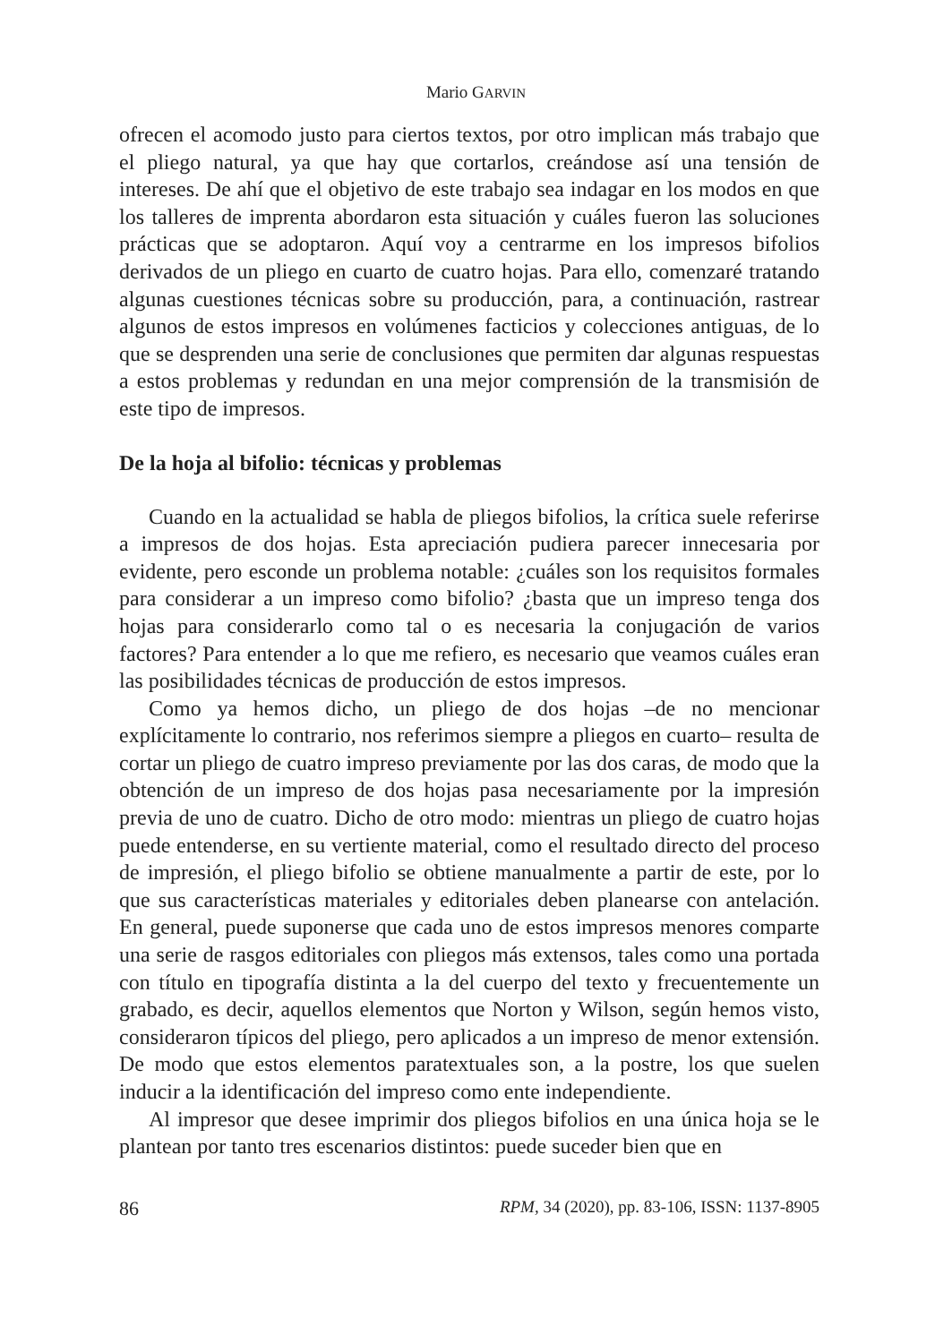Mario GARVIN
ofrecen el acomodo justo para ciertos textos, por otro implican más trabajo que el pliego natural, ya que hay que cortarlos, creándose así una tensión de intereses. De ahí que el objetivo de este trabajo sea indagar en los modos en que los talleres de imprenta abordaron esta situación y cuáles fueron las soluciones prácticas que se adoptaron. Aquí voy a centrarme en los impresos bifolios derivados de un pliego en cuarto de cuatro hojas. Para ello, comenzaré tratando algunas cuestiones técnicas sobre su producción, para, a continuación, rastrear algunos de estos impresos en volúmenes facticios y colecciones antiguas, de lo que se desprenden una serie de conclusiones que permiten dar algunas respuestas a estos problemas y redundan en una mejor comprensión de la transmisión de este tipo de impresos.
De la hoja al bifolio: técnicas y problemas
Cuando en la actualidad se habla de pliegos bifolios, la crítica suele referirse a impresos de dos hojas. Esta apreciación pudiera parecer innecesaria por evidente, pero esconde un problema notable: ¿cuáles son los requisitos formales para considerar a un impreso como bifolio? ¿basta que un impreso tenga dos hojas para considerarlo como tal o es necesaria la conjugación de varios factores? Para entender a lo que me refiero, es necesario que veamos cuáles eran las posibilidades técnicas de producción de estos impresos.
Como ya hemos dicho, un pliego de dos hojas –de no mencionar explícitamente lo contrario, nos referimos siempre a pliegos en cuarto– resulta de cortar un pliego de cuatro impreso previamente por las dos caras, de modo que la obtención de un impreso de dos hojas pasa necesariamente por la impresión previa de uno de cuatro. Dicho de otro modo: mientras un pliego de cuatro hojas puede entenderse, en su vertiente material, como el resultado directo del proceso de impresión, el pliego bifolio se obtiene manualmente a partir de este, por lo que sus características materiales y editoriales deben planearse con antelación. En general, puede suponerse que cada uno de estos impresos menores comparte una serie de rasgos editoriales con pliegos más extensos, tales como una portada con título en tipografía distinta a la del cuerpo del texto y frecuentemente un grabado, es decir, aquellos elementos que Norton y Wilson, según hemos visto, consideraron típicos del pliego, pero aplicados a un impreso de menor extensión. De modo que estos elementos paratextuales son, a la postre, los que suelen inducir a la identificación del impreso como ente independiente.
Al impresor que desee imprimir dos pliegos bifolios en una única hoja se le plantean por tanto tres escenarios distintos: puede suceder bien que en
86 RPM, 34 (2020), pp. 83-106, ISSN: 1137-8905